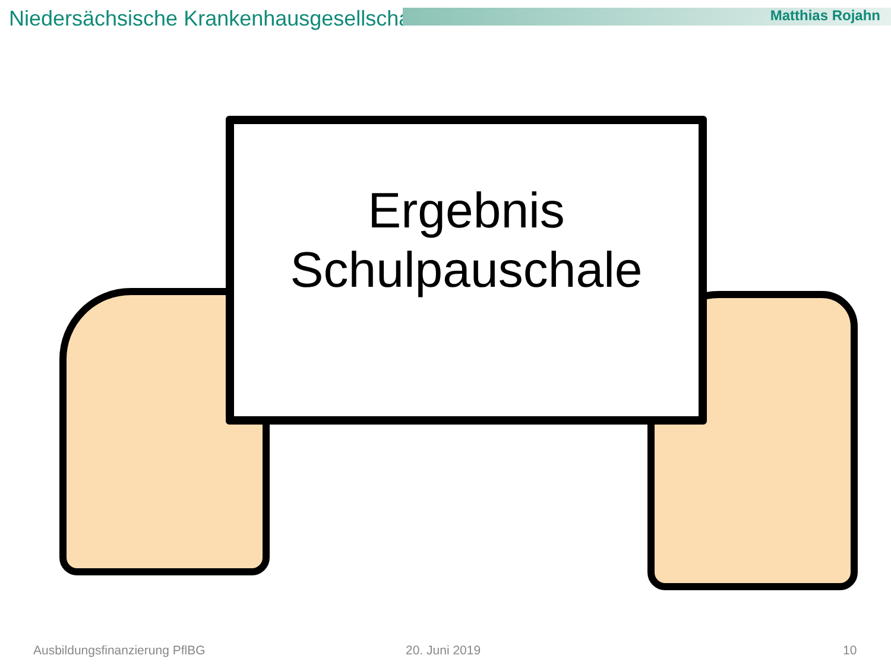Niedersächsische Krankenhausgesellschaft
Matthias Rojahn
Ergebnis
Schulpauschale
Ausbildungsfinanzierung PflBG 20. Juni 2019 10